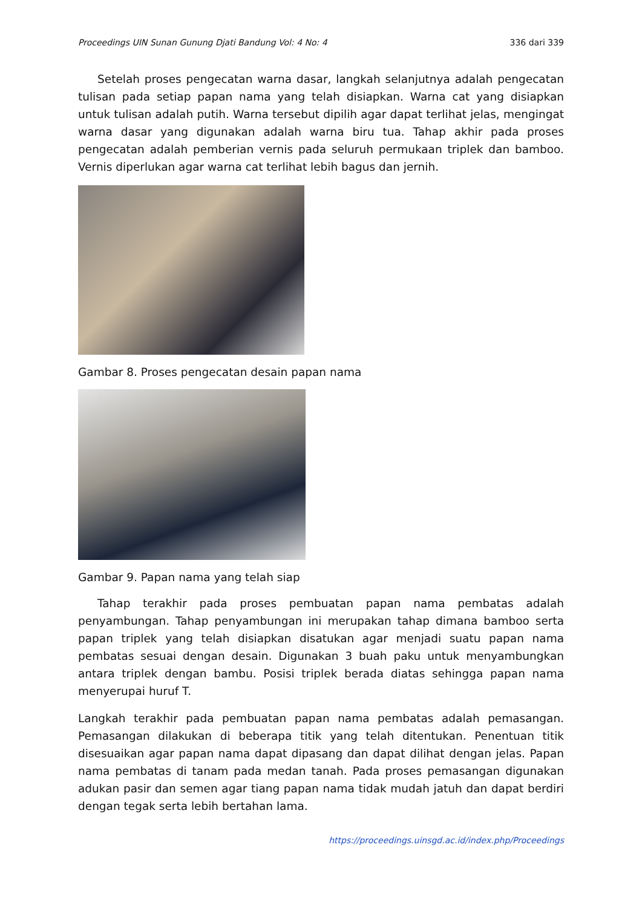Proceedings UIN Sunan Gunung Djati Bandung Vol: 4 No: 4 336 dari 339
Setelah proses pengecatan warna dasar, langkah selanjutnya adalah pengecatan tulisan pada setiap papan nama yang telah disiapkan. Warna cat yang disiapkan untuk tulisan adalah putih. Warna tersebut dipilih agar dapat terlihat jelas, mengingat warna dasar yang digunakan adalah warna biru tua. Tahap akhir pada proses pengecatan adalah pemberian vernis pada seluruh permukaan triplek dan bamboo. Vernis diperlukan agar warna cat terlihat lebih bagus dan jernih.
Gambar 8. Proses pengecatan desain papan nama
Gambar 9. Papan nama yang telah siap
Tahap terakhir pada proses pembuatan papan nama pembatas adalah penyambungan. Tahap penyambungan ini merupakan tahap dimana bamboo serta papan triplek yang telah disiapkan disatukan agar menjadi suatu papan nama pembatas sesuai dengan desain. Digunakan 3 buah paku untuk menyambungkan antara triplek dengan bambu. Posisi triplek berada diatas sehingga papan nama menyerupai huruf T.
Langkah terakhir pada pembuatan papan nama pembatas adalah pemasangan. Pemasangan dilakukan di beberapa titik yang telah ditentukan. Penentuan titik disesuaikan agar papan nama dapat dipasang dan dapat dilihat dengan jelas. Papan nama pembatas di tanam pada medan tanah. Pada proses pemasangan digunakan adukan pasir dan semen agar tiang papan nama tidak mudah jatuh dan dapat berdiri dengan tegak serta lebih bertahan lama.
https://proceedings.uinsgd.ac.id/index.php/Proceedings